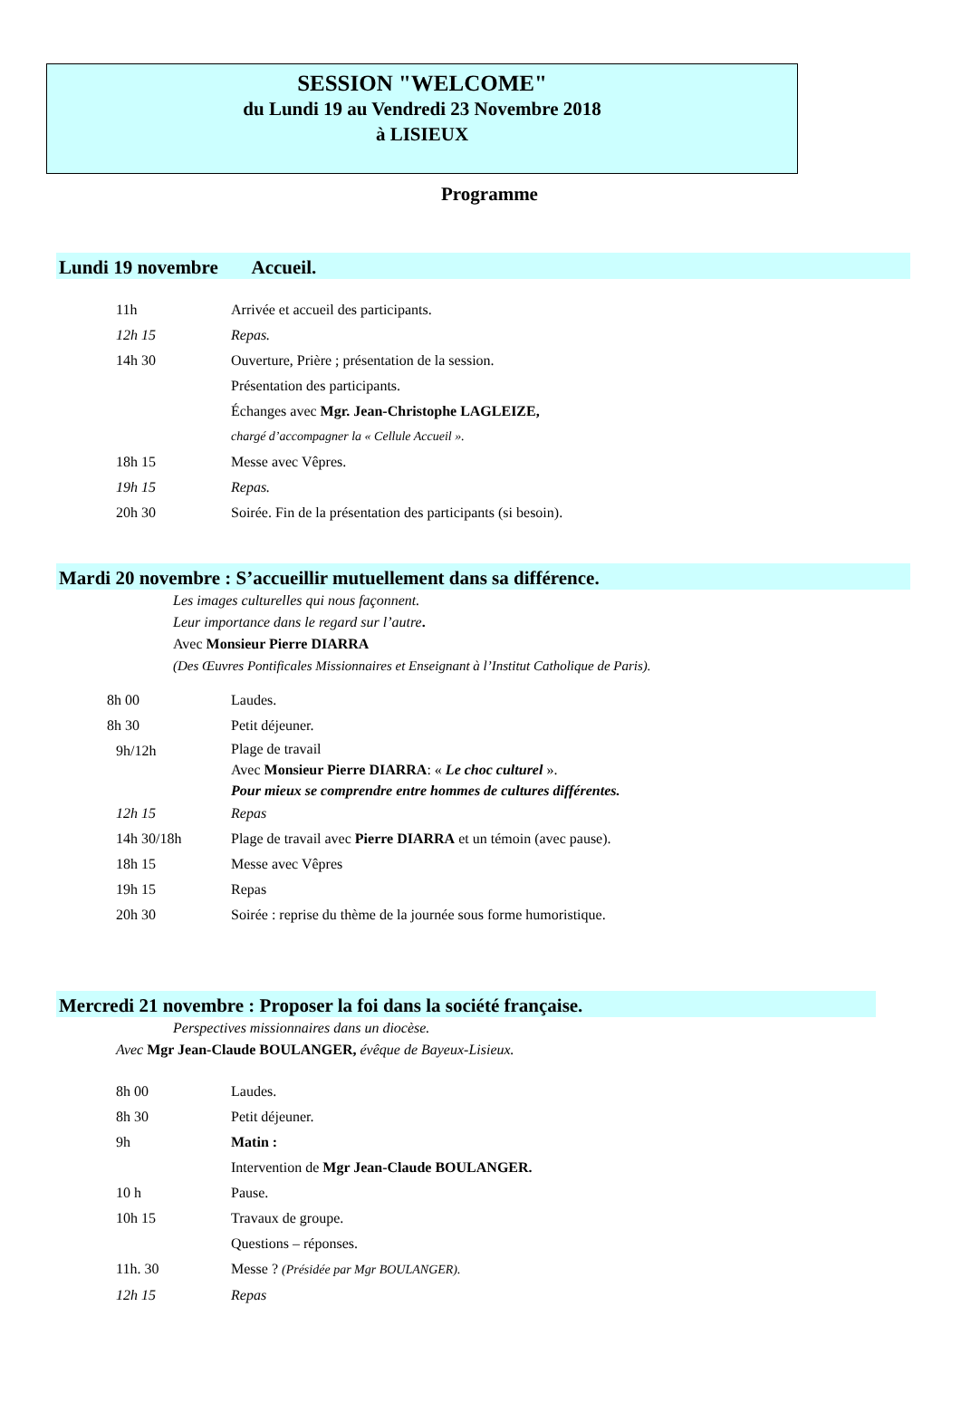SESSION "WELCOME"
du Lundi 19 au Vendredi 23 Novembre 2018
à LISIEUX
Programme
Lundi 19 novembre Accueil.
11h Arrivée et accueil des participants.
12h 15 Repas.
14h 30 Ouverture, Prière ; présentation de la session.
Présentation des participants.
Échanges avec Mgr. Jean-Christophe LAGLEIZE,
chargé d’accompagner la « Cellule Accueil ».
18h 15 Messe avec Vêpres.
19h 15 Repas.
20h 30 Soirée. Fin de la présentation des participants (si besoin).
Mardi 20 novembre : S’accueillir mutuellement dans sa différence.
Les images culturelles qui nous façonnent.
Leur importance dans le regard sur l’autre.
Avec Monsieur Pierre DIARRA
(Des Œuvres Pontificales Missionnaires et Enseignant à l’Institut Catholique de Paris).
8h 00 Laudes.
8h 30 Petit déjeuner.
9h/12h Plage de travail
Avec Monsieur Pierre DIARRA: « Le choc culturel ».
Pour mieux se comprendre entre hommes de cultures différentes.
12h 15 Repas
14h 30/18h Plage de travail avec Pierre DIARRA et un témoin (avec pause).
18h 15 Messe avec Vêpres
19h 15 Repas
20h 30 Soirée : reprise du thème de la journée sous forme humoristique.
Mercredi 21 novembre : Proposer la foi dans la société française.
Perspectives missionnaires dans un diocèse.
Avec Mgr Jean-Claude BOULANGER, évêque de Bayeux-Lisieux.
8h 00 Laudes.
8h 30 Petit déjeuner.
9h Matin :
Intervention de Mgr Jean-Claude BOULANGER.
10 h Pause.
10h 15 Travaux de groupe.
Questions – réponses.
11h. 30 Messe ? (Présidée par Mgr BOULANGER).
12h 15 Repas